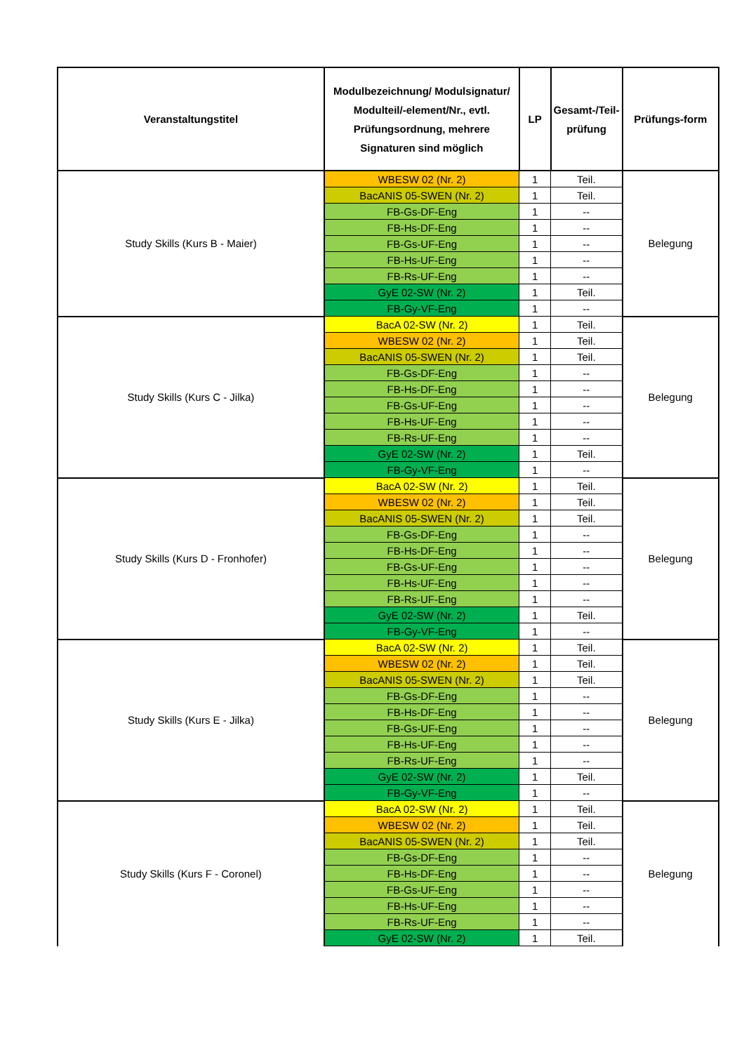| Veranstaltungstitel | Modulbezeichnung/ Modulsignatur/ Modulteil/-element/Nr., evtl. Prüfungsordnung, mehrere Signaturen sind möglich | LP | Gesamt-/Teil-prüfung | Prüfungs-form |
| --- | --- | --- | --- | --- |
| Study Skills (Kurs B - Maier) | WBESW 02 (Nr. 2) | 1 | Teil. | Belegung |
| | BacANIS 05-SWEN (Nr. 2) | 1 | Teil. | |
| | FB-Gs-DF-Eng | 1 | -- | |
| | FB-Hs-DF-Eng | 1 | -- | |
| | FB-Gs-UF-Eng | 1 | -- | |
| | FB-Hs-UF-Eng | 1 | -- | |
| | FB-Rs-UF-Eng | 1 | -- | |
| | GyE 02-SW (Nr. 2) | 1 | Teil. | |
| | FB-Gy-VF-Eng | 1 | -- | |
| Study Skills (Kurs C - Jilka) | BacA 02-SW (Nr. 2) | 1 | Teil. | Belegung |
| | WBESW 02 (Nr. 2) | 1 | Teil. | |
| | BacANIS 05-SWEN (Nr. 2) | 1 | Teil. | |
| | FB-Gs-DF-Eng | 1 | -- | |
| | FB-Hs-DF-Eng | 1 | -- | |
| | FB-Gs-UF-Eng | 1 | -- | |
| | FB-Hs-UF-Eng | 1 | -- | |
| | FB-Rs-UF-Eng | 1 | -- | |
| | GyE 02-SW (Nr. 2) | 1 | Teil. | |
| | FB-Gy-VF-Eng | 1 | -- | |
| Study Skills (Kurs D - Fronhofer) | BacA 02-SW (Nr. 2) | 1 | Teil. | Belegung |
| | WBESW 02 (Nr. 2) | 1 | Teil. | |
| | BacANIS 05-SWEN (Nr. 2) | 1 | Teil. | |
| | FB-Gs-DF-Eng | 1 | -- | |
| | FB-Hs-DF-Eng | 1 | -- | |
| | FB-Gs-UF-Eng | 1 | -- | |
| | FB-Hs-UF-Eng | 1 | -- | |
| | FB-Rs-UF-Eng | 1 | -- | |
| | GyE 02-SW (Nr. 2) | 1 | Teil. | |
| | FB-Gy-VF-Eng | 1 | -- | |
| Study Skills (Kurs E - Jilka) | BacA 02-SW (Nr. 2) | 1 | Teil. | Belegung |
| | WBESW 02 (Nr. 2) | 1 | Teil. | |
| | BacANIS 05-SWEN (Nr. 2) | 1 | Teil. | |
| | FB-Gs-DF-Eng | 1 | -- | |
| | FB-Hs-DF-Eng | 1 | -- | |
| | FB-Gs-UF-Eng | 1 | -- | |
| | FB-Hs-UF-Eng | 1 | -- | |
| | FB-Rs-UF-Eng | 1 | -- | |
| | GyE 02-SW (Nr. 2) | 1 | Teil. | |
| | FB-Gy-VF-Eng | 1 | -- | |
| Study Skills (Kurs F - Coronel) | BacA 02-SW (Nr. 2) | 1 | Teil. | Belegung |
| | WBESW 02 (Nr. 2) | 1 | Teil. | |
| | BacANIS 05-SWEN (Nr. 2) | 1 | Teil. | |
| | FB-Gs-DF-Eng | 1 | -- | |
| | FB-Hs-DF-Eng | 1 | -- | |
| | FB-Gs-UF-Eng | 1 | -- | |
| | FB-Hs-UF-Eng | 1 | -- | |
| | FB-Rs-UF-Eng | 1 | -- | |
| | GyE 02-SW (Nr. 2) | 1 | Teil. | |